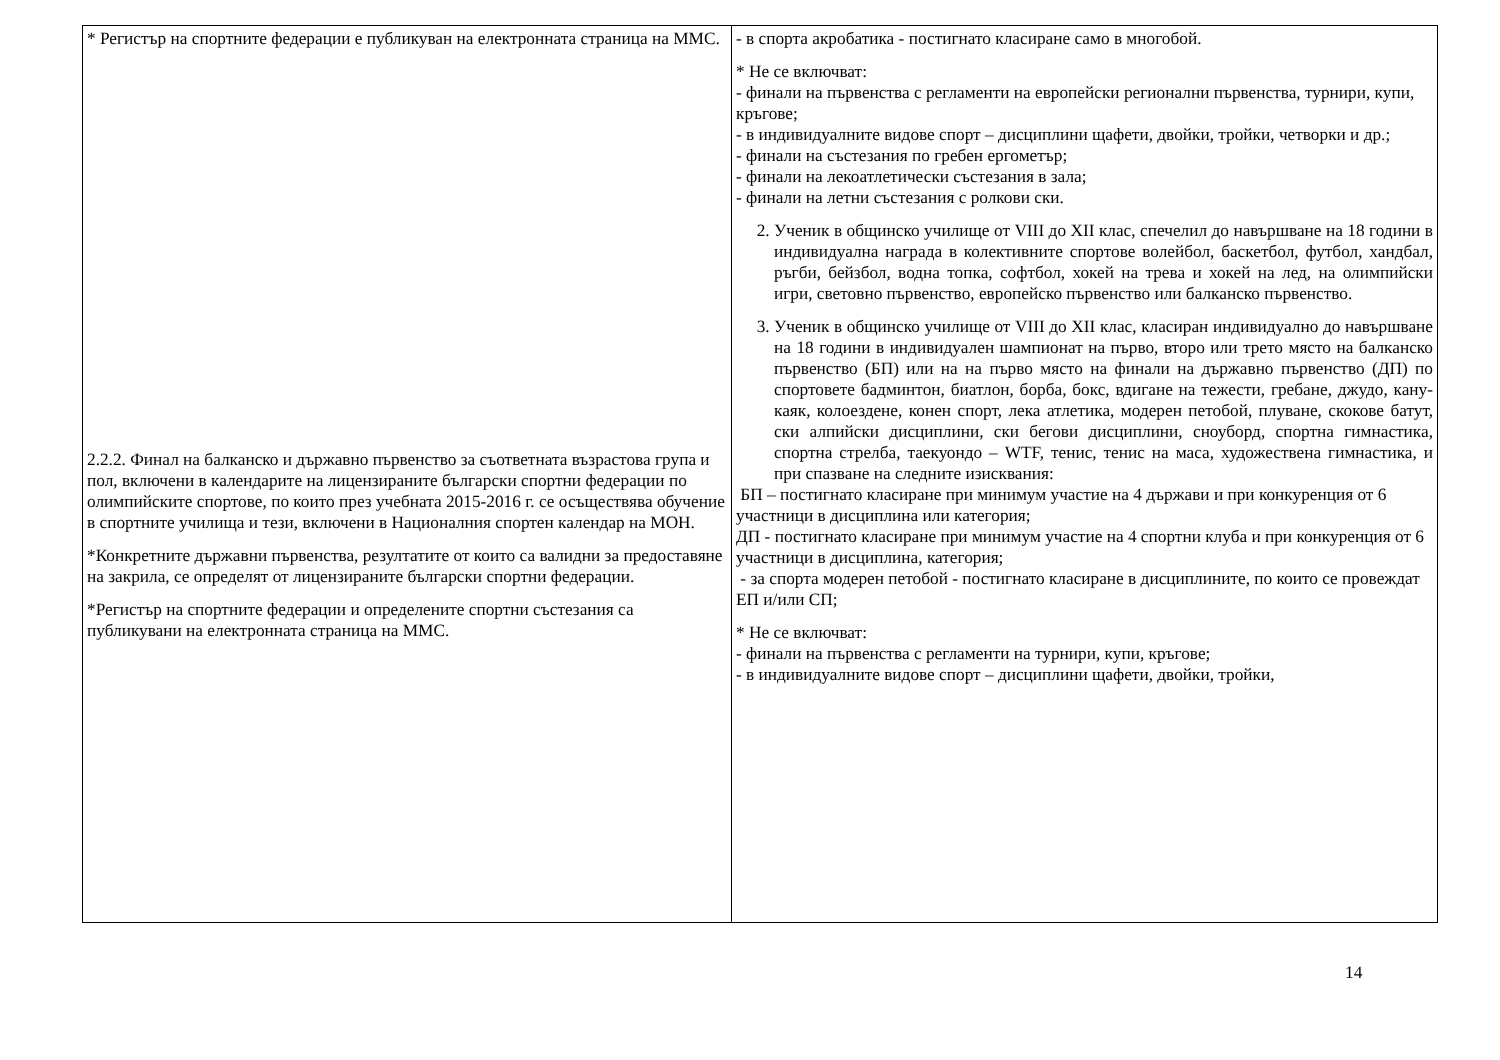| * Регистър на спортните федерации е публикуван на електронната страница на ММС. 2.2.2. Финал на балканско и държавно първенство за съответната възрастова група и пол, включени в календарите на лицензираните български спортни федерации по олимпийските спортове, по които през учебната 2015-2016 г. се осъществява обучение в спортните училища и тези, включени в Националния спортен календар на МОН. *Конкретните държавни първенства, резултатите от които са валидни за предоставяне на закрила, се определят от лицензираните български спортни федерации. *Регистър на спортните федерации и определените спортни състезания са публикувани на електронната страница на ММС. | - в спорта акробатика - постигнато класиране само в многобой. * Не се включват: - финали на първенства с регламенти на европейски регионални първенства, турнири, купи, кръгове; - в индивидуалните видове спорт – дисциплини щафети, двойки, тройки, четворки и др.; - финали на състезания по гребен ергометър; - финали на лекоатлетически състезания в зала; - финали на летни състезания с ролкови ски. 2. Ученик в общинско училище от VIII до XII клас, спечелил до навършване на 18 години в индивидуална награда в колективните спортове волейбол, баскетбол, футбол, хандбал, ръгби, бейзбол, водна топка, софтбол, хокей на трева и хокей на лед, на олимпийски игри, световно първенство, европейско първенство или балканско първенство. 3. Ученик в общинско училище от VIII до XII клас, класиран индивидуално до навършване на 18 години в индивидуален шампионат на първо, второ или трето място на балканско първенство (БП) или на на първо място на финали на държавно първенство (ДП) по спортовете бадминтон, биатлон, борба, бокс, вдигане на тежести, гребане, джудо, кану-каяк, колоездене, конен спорт, лека атлетика, модерен петобой, плуване, скокове батут, ски алпийски дисциплини, ски бегови дисциплини, сноуборд, спортна гимнастика, спортна стрелба, таекуондо – WTF, тенис, тенис на маса, художествена гимнастика, и при спазване на следните изисквания: БП – постигнато класиране при минимум участие на 4 държави и при конкуренция от 6 участници в дисциплина или категория; ДП - постигнато класиране при минимум участие на 4 спортни клуба и при конкуренция от 6 участници в дисциплина, категория; - за спорта модерен петобой - постигнато класиране в дисциплините, по които се провеждат ЕП и/или СП; * Не се включват: - финали на първенства с регламенти на турнири, купи, кръгове; - в индивидуалните видове спорт – дисциплини щафети, двойки, тройки, |
14